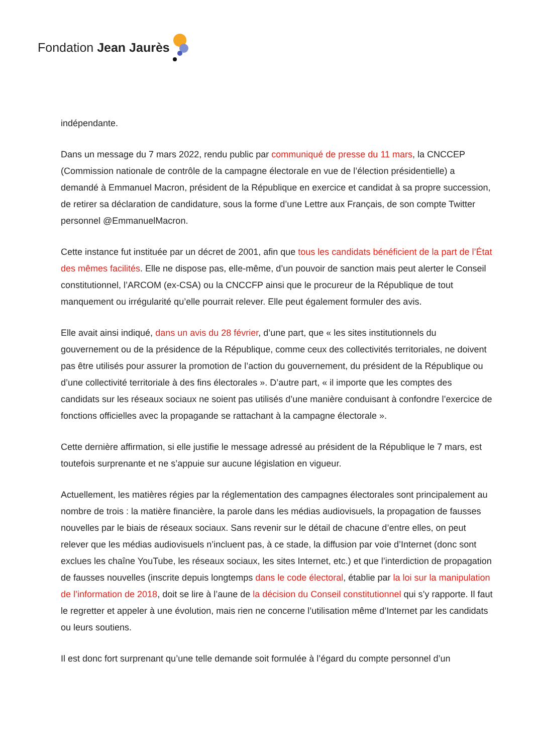Fondation Jean Jaurès
indépendante.
Dans un message du 7 mars 2022, rendu public par communiqué de presse du 11 mars, la CNCCEP (Commission nationale de contrôle de la campagne électorale en vue de l’élection présidentielle) a demandé à Emmanuel Macron, président de la République en exercice et candidat à sa propre succession, de retirer sa déclaration de candidature, sous la forme d’une Lettre aux Français, de son compte Twitter personnel @EmmanuelMacron.
Cette instance fut instituée par un décret de 2001, afin que tous les candidats bénéficient de la part de l’État des mêmes facilités. Elle ne dispose pas, elle-même, d’un pouvoir de sanction mais peut alerter le Conseil constitutionnel, l’ARCOM (ex-CSA) ou la CNCCFP ainsi que le procureur de la République de tout manquement ou irrégularité qu’elle pourrait relever. Elle peut également formuler des avis.
Elle avait ainsi indiqué, dans un avis du 28 février, d’une part, que « les sites institutionnels du gouvernement ou de la présidence de la République, comme ceux des collectivités territoriales, ne doivent pas être utilisés pour assurer la promotion de l’action du gouvernement, du président de la République ou d’une collectivité territoriale à des fins électorales ». D’autre part, « il importe que les comptes des candidats sur les réseaux sociaux ne soient pas utilisés d’une manière conduisant à confondre l’exercice de fonctions officielles avec la propagande se rattachant à la campagne électorale ».
Cette dernière affirmation, si elle justifie le message adressé au président de la République le 7 mars, est toutefois surprenante et ne s’appuie sur aucune législation en vigueur.
Actuellement, les matières régies par la réglementation des campagnes électorales sont principalement au nombre de trois : la matière financière, la parole dans les médias audiovisuels, la propagation de fausses nouvelles par le biais de réseaux sociaux. Sans revenir sur le détail de chacune d’entre elles, on peut relever que les médias audiovisuels n’incluent pas, à ce stade, la diffusion par voie d’Internet (donc sont exclues les chaîne YouTube, les réseaux sociaux, les sites Internet, etc.) et que l’interdiction de propagation de fausses nouvelles (inscrite depuis longtemps dans le code électoral, établie par la loi sur la manipulation de l’information de 2018, doit se lire à l’aune de la décision du Conseil constitutionnel qui s’y rapporte. Il faut le regretter et appeler à une évolution, mais rien ne concerne l’utilisation même d’Internet par les candidats ou leurs soutiens.
Il est donc fort surprenant qu’une telle demande soit formulée à l’égard du compte personnel d’un